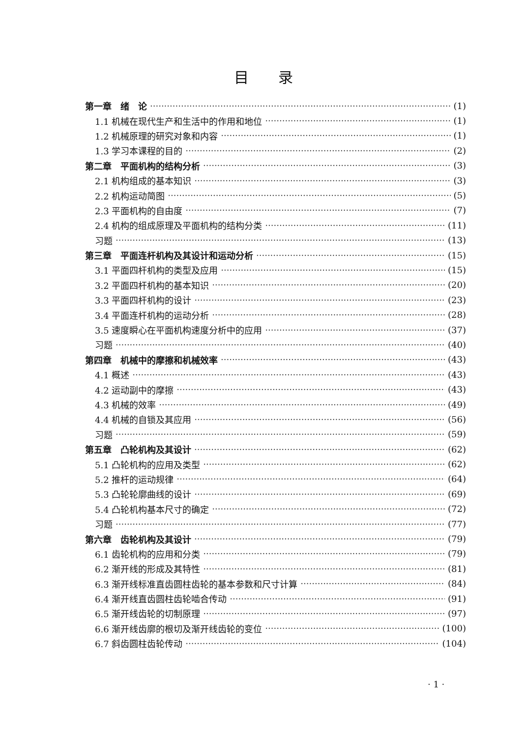目录
第一章　绪　论 (1)
1.1 机械在现代生产和生活中的作用和地位 (1)
1.2 机械原理的研究对象和内容 (1)
1.3 学习本课程的目的 (2)
第二章　平面机构的结构分析 (3)
2.1 机构组成的基本知识 (3)
2.2 机构运动简图 (5)
2.3 平面机构的自由度 (7)
2.4 机构的组成原理及平面机构的结构分类 (11)
习题 (13)
第三章　平面连杆机构及其设计和运动分析 (15)
3.1 平面四杆机构的类型及应用 (15)
3.2 平面四杆机构的基本知识 (20)
3.3 平面四杆机构的设计 (23)
3.4 平面连杆机构的运动分析 (28)
3.5 速度瞬心在平面机构速度分析中的应用 (37)
习题 (40)
第四章　机械中的摩擦和机械效率 (43)
4.1 概述 (43)
4.2 运动副中的摩擦 (43)
4.3 机械的效率 (49)
4.4 机械的自锁及其应用 (56)
习题 (59)
第五章　凸轮机构及其设计 (62)
5.1 凸轮机构的应用及类型 (62)
5.2 推杆的运动规律 (64)
5.3 凸轮轮廓曲线的设计 (69)
5.4 凸轮机构基本尺寸的确定 (72)
习题 (77)
第六章　齿轮机构及其设计 (79)
6.1 齿轮机构的应用和分类 (79)
6.2 渐开线的形成及其特性 (81)
6.3 渐开线标准直齿圆柱齿轮的基本参数和尺寸计算 (84)
6.4 渐开线直齿圆柱齿轮啮合传动 (91)
6.5 渐开线齿轮的切制原理 (97)
6.6 渐开线齿廓的根切及渐开线齿轮的变位 (100)
6.7 斜齿圆柱齿轮传动 (104)
· 1 ·